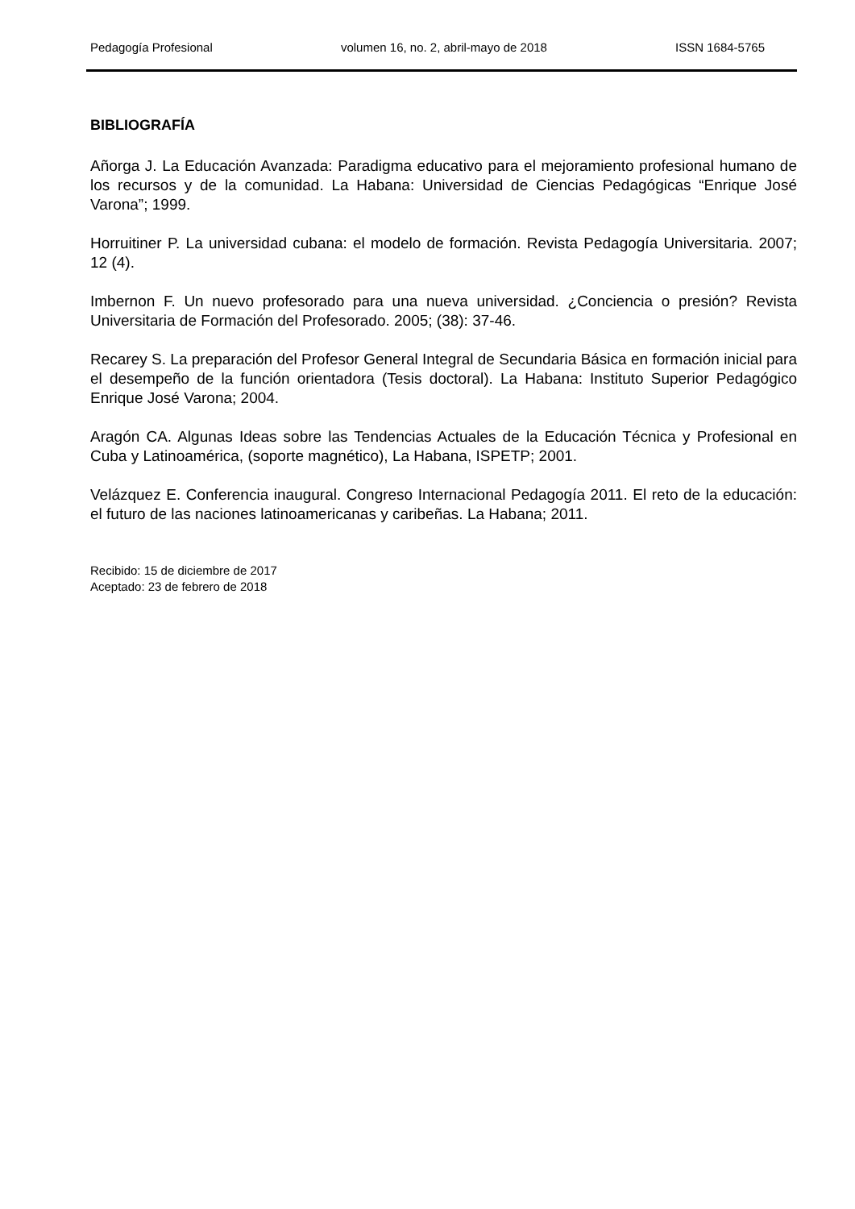Pedagogía Profesional volumen 16, no. 2, abril-mayo de 2018 ISSN 1684-5765
BIBLIOGRAFÍA
Añorga J. La Educación Avanzada: Paradigma educativo para el mejoramiento profesional humano de los recursos y de la comunidad. La Habana: Universidad de Ciencias Pedagógicas “Enrique José Varona”; 1999.
Horruitiner P. La universidad cubana: el modelo de formación. Revista Pedagogía Universitaria. 2007; 12 (4).
Imbernon F. Un nuevo profesorado para una nueva universidad. ¿Conciencia o presión? Revista Universitaria de Formación del Profesorado. 2005; (38): 37-46.
Recarey S. La preparación del Profesor General Integral de Secundaria Básica en formación inicial para el desempeño de la función orientadora (Tesis doctoral). La Habana: Instituto Superior Pedagógico Enrique José Varona; 2004.
Aragón CA. Algunas Ideas sobre las Tendencias Actuales de la Educación Técnica y Profesional en Cuba y Latinoamérica, (soporte magnético), La Habana, ISPETP; 2001.
Velázquez E. Conferencia inaugural. Congreso Internacional Pedagogía 2011. El reto de la educación: el futuro de las naciones latinoamericanas y caribeñas. La Habana; 2011.
Recibido: 15 de diciembre de 2017
Aceptado: 23 de febrero de 2018